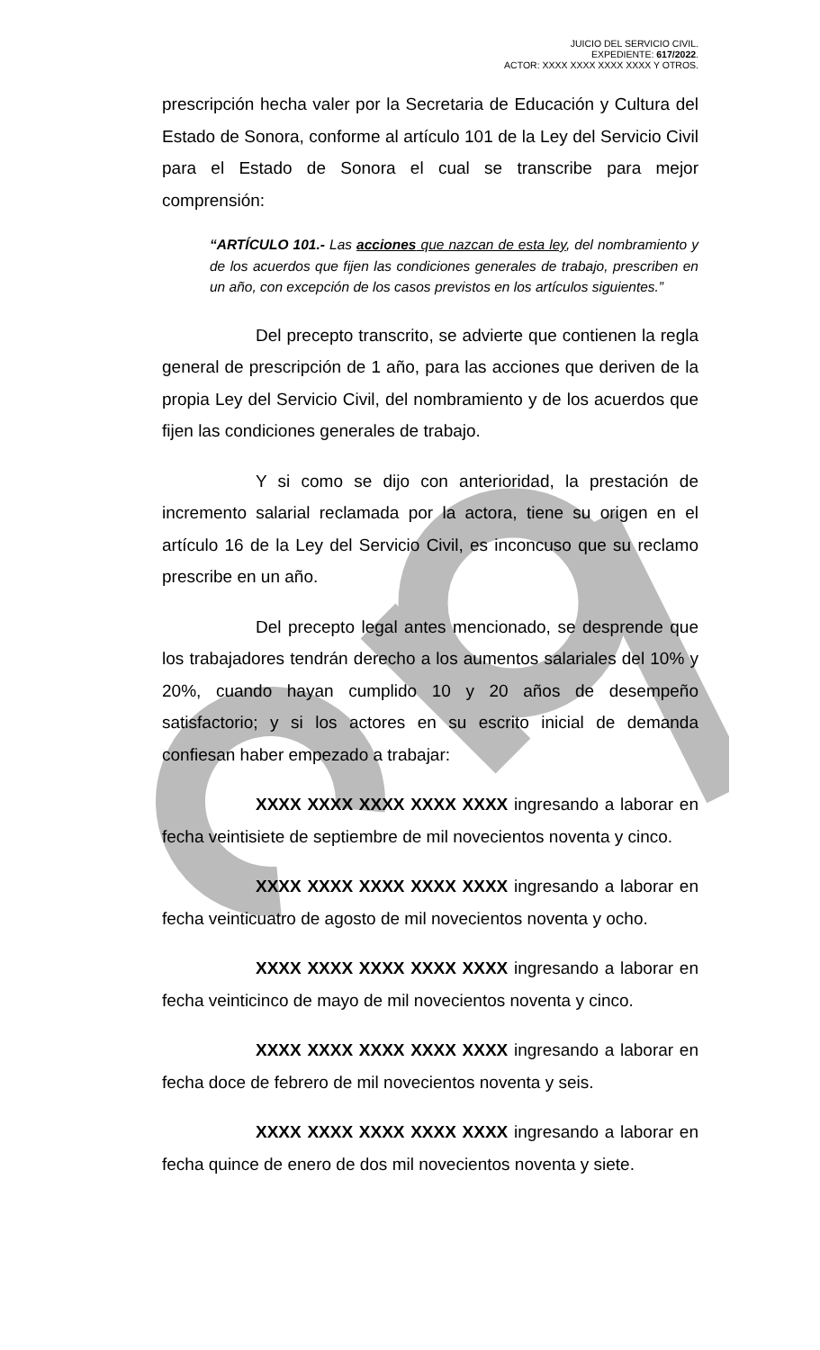JUICIO DEL SERVICIO CIVIL.
EXPEDIENTE: 617/2022.
ACTOR: XXXX XXXX XXXX XXXX Y OTROS.
prescripción hecha valer por la Secretaria de Educación y Cultura del Estado de Sonora, conforme al artículo 101 de la Ley del Servicio Civil para el Estado de Sonora el cual se transcribe para mejor comprensión:
“ARTÍCULO 101.- Las acciones que nazcan de esta ley, del nombramiento y de los acuerdos que fijen las condiciones generales de trabajo, prescriben en un año, con excepción de los casos previstos en los artículos siguientes.”
Del precepto transcrito, se advierte que contienen la regla general de prescripción de 1 año, para las acciones que deriven de la propia Ley del Servicio Civil, del nombramiento y de los acuerdos que fijen las condiciones generales de trabajo.
Y si como se dijo con anterioridad, la prestación de incremento salarial reclamada por la actora, tiene su origen en el artículo 16 de la Ley del Servicio Civil, es inconcuso que su reclamo prescribe en un año.
Del precepto legal antes mencionado, se desprende que los trabajadores tendrán derecho a los aumentos salariales del 10% y 20%, cuando hayan cumplido 10 y 20 años de desempeño satisfactorio; y si los actores en su escrito inicial de demanda confiesan haber empezado a trabajar:
XXXX XXXX XXXX XXXX XXXX ingresando a laborar en fecha veintisiete de septiembre de mil novecientos noventa y cinco.
XXXX XXXX XXXX XXXX XXXX ingresando a laborar en fecha veinticuatro de agosto de mil novecientos noventa y ocho.
XXXX XXXX XXXX XXXX XXXX ingresando a laborar en fecha veinticinco de mayo de mil novecientos noventa y cinco.
XXXX XXXX XXXX XXXX XXXX ingresando a laborar en fecha doce de febrero de mil novecientos noventa y seis.
XXXX XXXX XXXX XXXX XXXX ingresando a laborar en fecha quince de enero de dos mil novecientos noventa y siete.